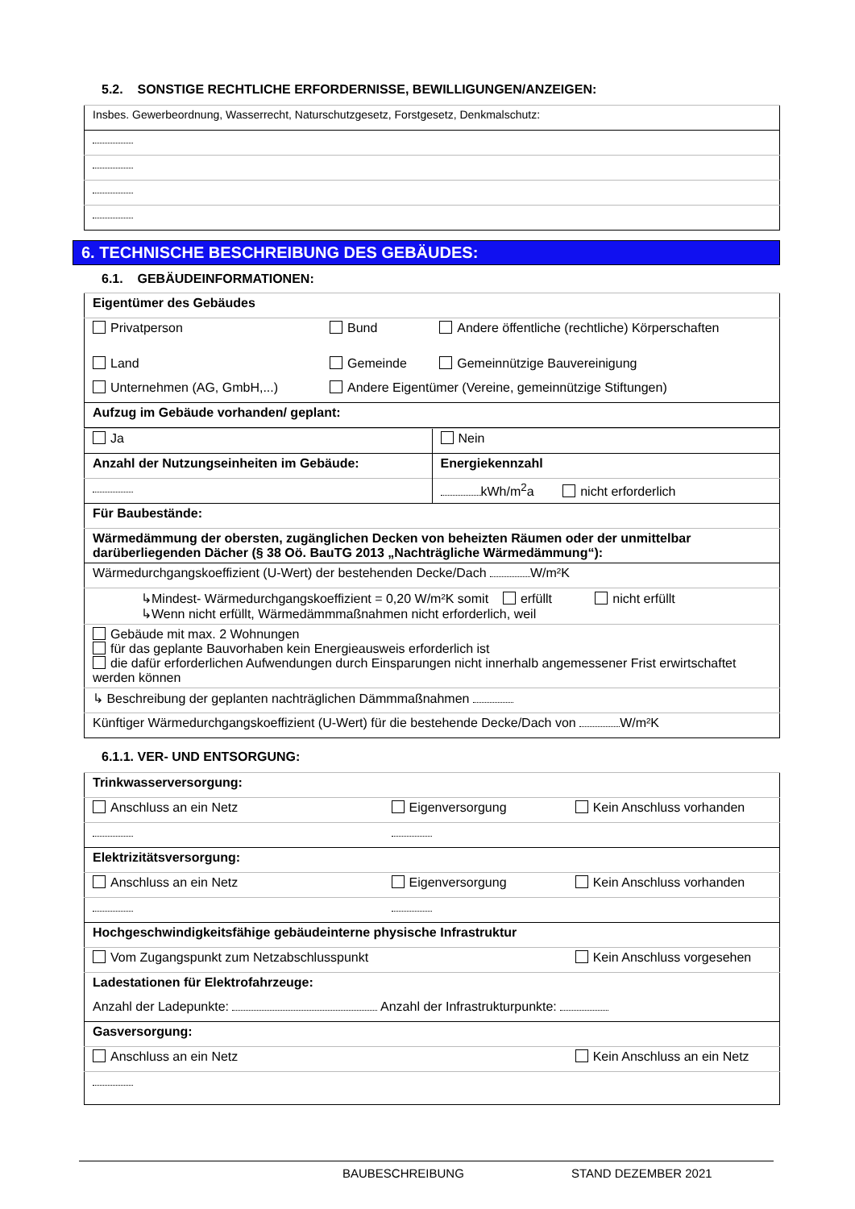5.2. SONSTIGE RECHTLICHE ERFORDERNISSE, BEWILLIGUNGEN/ANZEIGEN:
| Insbes. Gewerbeordnung, Wasserrecht, Naturschutzgesetz, Forstgesetz, Denkmalschutz: |
6. TECHNISCHE BESCHREIBUNG DES GEBÄUDES:
6.1. GEBÄUDEINFORMATIONEN:
| Eigentümer des Gebäudes | | |
| Privatperson | Bund | Andere öffentliche (rechtliche) Körperschaften |
| Land | Gemeinde | Gemeinnützige Bauvereinigung |
| Unternehmen (AG, GmbH,...) | Andere Eigentümer (Vereine, gemeinnützige Stiftungen) | |
| Aufzug im Gebäude vorhanden/ geplant: | | |
| Ja | Nein |
| Anzahl der Nutzungseinheiten im Gebäude: | Energiekennzahl |
| | kWh/m<sup>2</sup>a nicht erforderlich |
| Für Baubestände: | |
| Wärmedämmung der obersten, zugänglichen Decken von beheizten Räumen oder der unmittelbar darüberliegenden Dächer (§ 38 Oö. BauTG 2013 „Nachträgliche Wärmedämmung“): | |
| Wärmedurchgangskoeffizient (U-Wert) der bestehenden Decke/Dach W/m²K | |
| ↳Mindest- Wärmedurchgangskoeffizient = 0,20 W/m²K somit erfüllt nicht erfüllt ↳Wenn nicht erfüllt, Wärmedämmmaßnahmen nicht erforderlich, weil | |
| Gebäude mit max. 2 Wohnungen für das geplante Bauvorhaben kein Energieausweis erforderlich ist die dafür erforderlichen Aufwendungen durch Einsparungen nicht innerhalb angemessener Frist erwirtschaftet werden können | |
| ↳ Beschreibung der geplanten nachträglichen Dämmmaßnahmen | |
| Künftiger Wärmedurchgangskoeffizient (U-Wert) für die bestehende Decke/Dach von W/m²K | |
6.1.1. VER- UND ENTSORGUNG:
| Trinkwasserversorgung: | | |
| Anschluss an ein Netz | Eigenversorgung | Kein Anschluss vorhanden |
| Elektrizitätsversorgung: | | |
| Anschluss an ein Netz | Eigenversorgung | Kein Anschluss vorhanden |
| Hochgeschwindigkeitsfähige gebäudeinterne physische Infrastruktur | | |
| Vom Zugangspunkt zum Netzabschlusspunkt | | Kein Anschluss vorgesehen |
| Ladestationen für Elektrofahrzeuge: | | |
| Anzahl der Ladepunkte: Anzahl der Infrastrukturpunkte: | | |
| Gasversorgung: | | |
| Anschluss an ein Netz | | Kein Anschluss an ein Netz |
BAUBESCHREIBUNG STAND DEZEMBER 2021